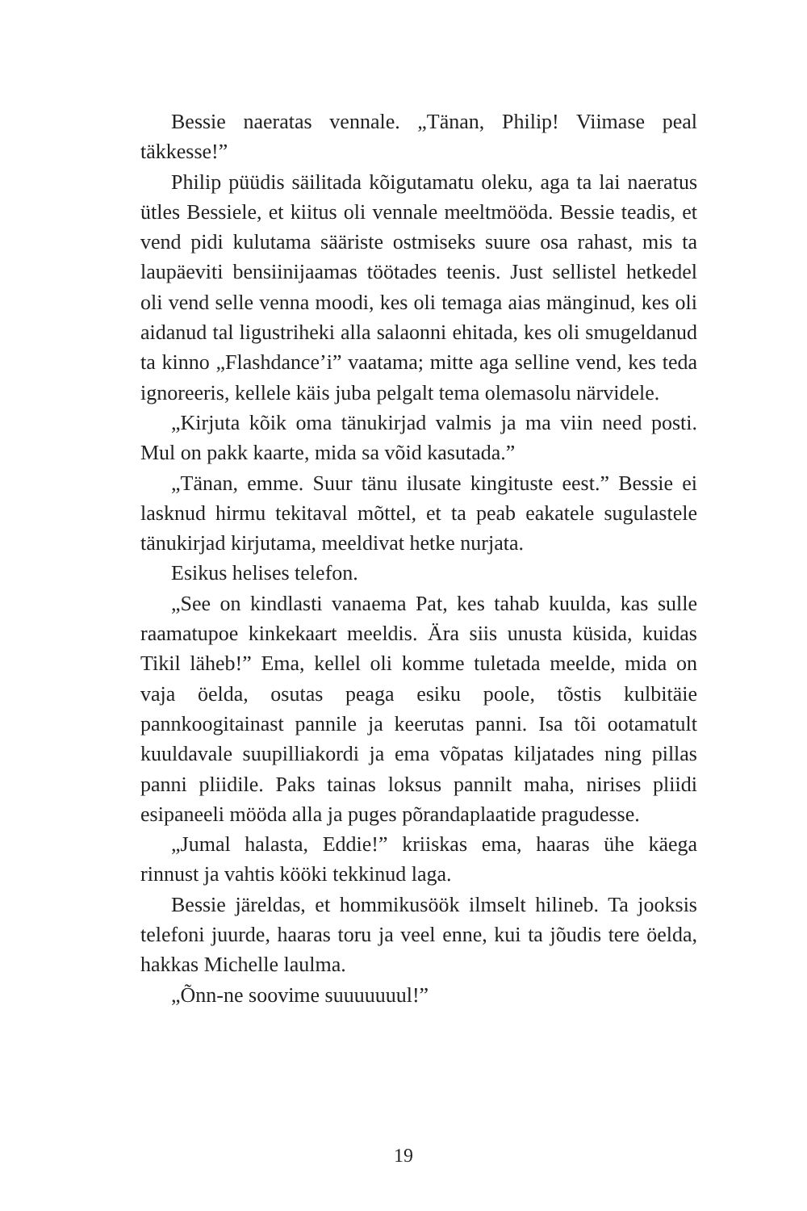Bessie naeratas vennale. „Tänan, Philip! Viimase peal täkkesse!”
Philip püüdis säilitada kõigutamatu oleku, aga ta lai naeratus ütles Bessiele, et kiitus oli vennale meeltmööda. Bessie teadis, et vend pidi kulutama sääriste ostmiseks suure osa rahast, mis ta laupäeviti bensiinijaamas töötades teenis. Just sellistel hetkedel oli vend selle venna moodi, kes oli temaga aias mänginud, kes oli aidanud tal ligustriheki alla salaonni ehitada, kes oli smugeldanud ta kinno „Flashdance’i” vaatama; mitte aga selline vend, kes teda ignoreeris, kellele käis juba pelgalt tema olemasolu närvidele.
„Kirjuta kõik oma tänukirjad valmis ja ma viin need posti. Mul on pakk kaarte, mida sa võid kasutada.”
„Tänan, emme. Suur tänu ilusate kingituste eest.” Bessie ei lasknud hirmu tekitaval mõttel, et ta peab eakatele sugulastele tänukirjad kirjutama, meeldivat hetke nurjata.
Esikus helises telefon.
„See on kindlasti vanaema Pat, kes tahab kuulda, kas sulle raamatupoe kinkekaart meeldis. Ära siis unusta küsida, kuidas Tikil läheb!” Ema, kellel oli komme tuletada meelde, mida on vaja öelda, osutas peaga esiku poole, tõstis kulbitäie pannkoogitainast pannile ja keerutas panni. Isa tõi ootamatult kuuldavale suupilliakordi ja ema võpatas kiljatades ning pillas panni pliidile. Paks tainas loksus pannilt maha, nirises pliidi esipaneeli mööda alla ja puges põrandaplaatide pragudesse.
„Jumal halasta, Eddie!” kriiskas ema, haaras ühe käega rinnust ja vahtis kööki tekkinud laga.
Bessie järeldas, et hommikusöök ilmselt hilineb. Ta jooksis telefoni juurde, haaras toru ja veel enne, kui ta jõudis tere öelda, hakkas Michelle laulma.
„Õnn-ne soovime suuuuuuul!”
19